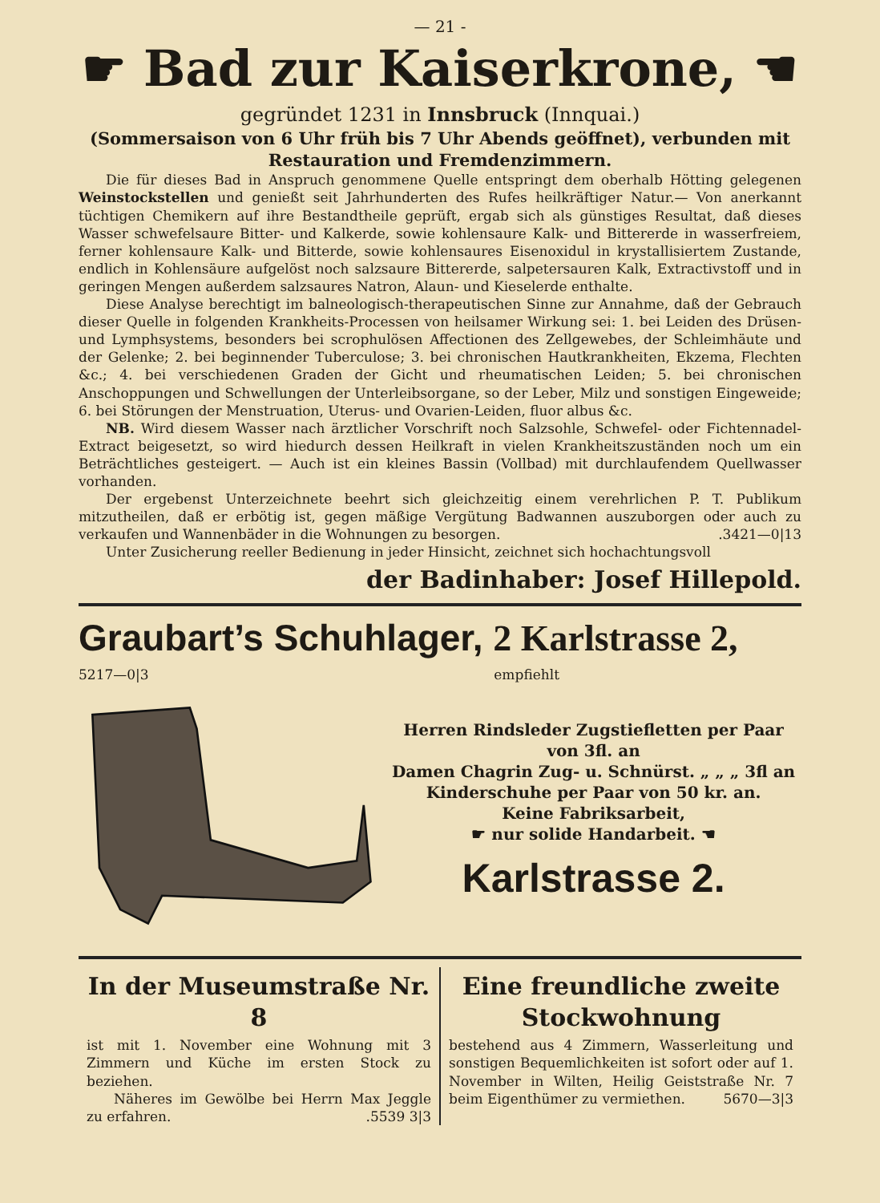— 21 -
☛ Bad zur Kaiserkrone, ☚
gegründet 1231 in Innsbruck (Innquai.)
(Sommersaison von 6 Uhr früh bis 7 Uhr Abends geöffnet), verbunden mit Restauration und Fremdenzimmern.
Die für dieses Bad in Anspruch genommene Quelle entspringt dem oberhalb Hötting gelegenen Weinstockstellen und genießt seit Jahrhunderten des Rufes heilkräftiger Natur.— Von anerkannt tüchtigen Chemikern auf ihre Bestandtheile geprüft, ergab sich als günstiges Resultat, daß dieses Wasser schwefelsaure Bitter- und Kalkerde, sowie kohlensaure Kalk- und Bittererde in wasserfreiem, ferner kohlensaure Kalk- und Bitterde, sowie kohlensaures Eisenoxidul in krystallisiertem Zustande, endlich in Kohlensäure aufgelöst noch salzsaure Bittererde, salpetersauren Kalk, Extractivstoff und in geringen Mengen außerdem salzsaures Natron, Alaun- und Kieselerde enthalte.
Diese Analyse berechtigt im balneologisch-therapeutischen Sinne zur Annahme, daß der Gebrauch dieser Quelle in folgenden Krankheits-Processen von heilsamer Wirkung sei: 1. bei Leiden des Drüsen- und Lymphsystems, besonders bei scrophulösen Affectionen des Zellgewebes, der Schleimhäute und der Gelenke; 2. bei beginnender Tuberculose; 3. bei chronischen Hautkrankheiten, Ekzema, Flechten &c.; 4. bei verschiedenen Graden der Gicht und rheumatischen Leiden; 5. bei chronischen Anschoppungen und Schwellungen der Unterleibsorgane, so der Leber, Milz und sonstigen Eingeweide; 6. bei Störungen der Menstruation, Uterus- und Ovarien-Leiden, fluor albus &c.
NB. Wird diesem Wasser nach ärztlicher Vorschrift noch Salzsohle, Schwefel- oder Fichtennadel-Extract beigesetzt, so wird hiedurch dessen Heilkraft in vielen Krankheitszuständen noch um ein Beträchtliches gesteigert. — Auch ist ein kleines Bassin (Vollbad) mit durchlaufendem Quellwasser vorhanden.
Der ergebenst Unterzeichnete beehrt sich gleichzeitig einem verehrlichen P. T. Publikum mitzutheilen, daß er erbötig ist, gegen mäßige Vergütung Badwannen auszuborgen oder auch zu verkaufen und Wannenbäder in die Wohnungen zu besorgen. .3421—0|13
Unter Zusicherung reeller Bedienung in jeder Hinsicht, zeichnet sich hochachtungsvoll
der Badinhaber: Josef Hillepold.
Graubart’s Schuhlager, 2 Karlstrasse 2,
5217—0|3 empfiehlt
Herren Rindsleder Zugstiefletten per Paar von 3fl. an
Damen Chagrin Zug- u. Schnürst. „ „ „ 3fl an
Kinderschuhe per Paar von 50 kr. an.
Keine Fabriksarbeit,
☛ nur solide Handarbeit. ☚
Karlstrasse 2.
In der Museumstraße Nr. 8
ist mit 1. November eine Wohnung mit 3 Zimmern und Küche im ersten Stock zu beziehen.
Näheres im Gewölbe bei Herrn Max Jeggle zu erfahren. .5539 3|3
Eine freundliche zweite Stockwohnung
bestehend aus 4 Zimmern, Wasserleitung und sonstigen Bequemlichkeiten ist sofort oder auf 1. November in Wilten, Heilig Geiststraße Nr. 7 beim Eigenthümer zu vermiethen. 5670—3|3